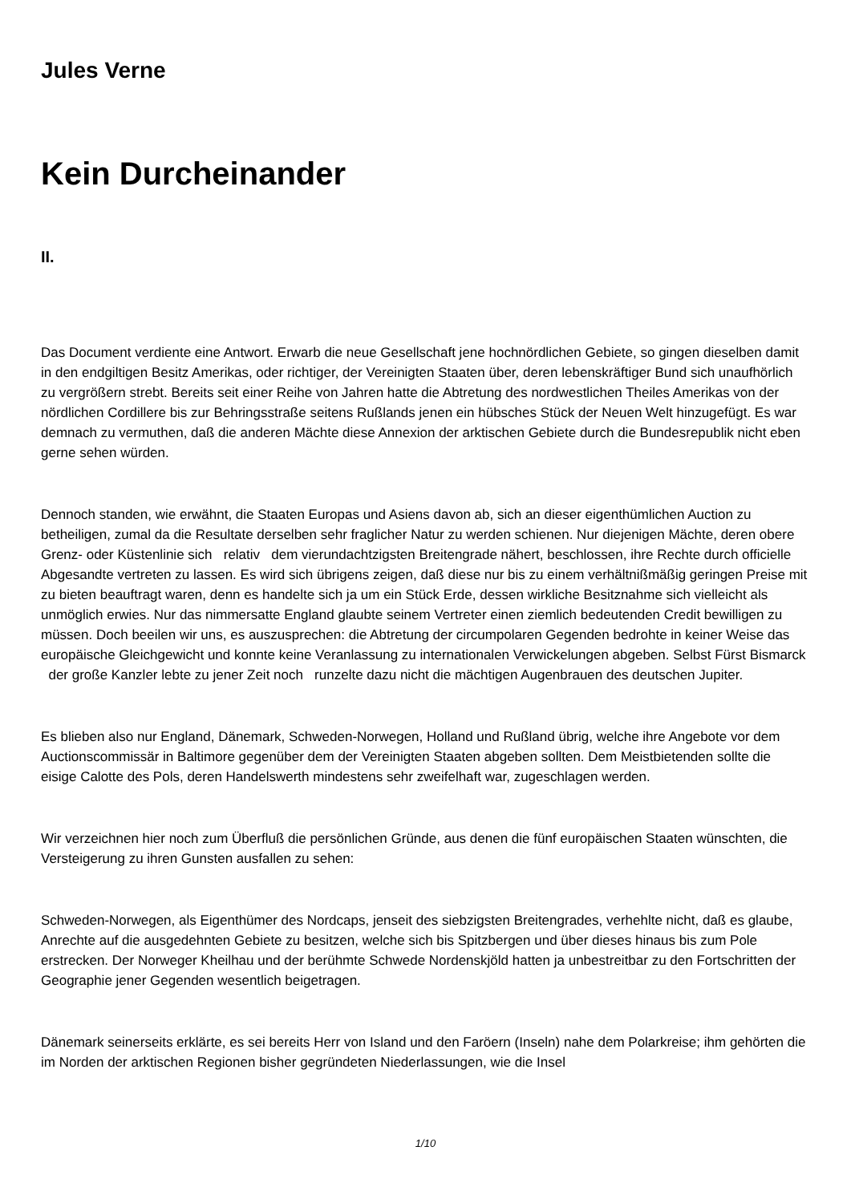Jules Verne
Kein Durcheinander
II.
Das Document verdiente eine Antwort. Erwarb die neue Gesellschaft jene hochnördlichen Gebiete, so gingen dieselben damit in den endgiltigen Besitz Amerikas, oder richtiger, der Vereinigten Staaten über, deren lebenskräftiger Bund sich unaufhörlich zu vergrößern strebt. Bereits seit einer Reihe von Jahren hatte die Abtretung des nordwestlichen Theiles Amerikas von der nördlichen Cordillere bis zur Behringsstraße seitens Rußlands jenen ein hübsches Stück der Neuen Welt hinzugefügt. Es war demnach zu vermuthen, daß die anderen Mächte diese Annexion der arktischen Gebiete durch die Bundesrepublik nicht eben gerne sehen würden.
Dennoch standen, wie erwähnt, die Staaten Europas und Asiens davon ab, sich an dieser eigenthümlichen Auction zu betheiligen, zumal da die Resultate derselben sehr fraglicher Natur zu werden schienen. Nur diejenigen Mächte, deren obere Grenz- oder Küstenlinie sich relativ dem vierundachtzigsten Breitengrade nähert, beschlossen, ihre Rechte durch officielle Abgesandte vertreten zu lassen. Es wird sich übrigens zeigen, daß diese nur bis zu einem verhältnißmäßig geringen Preise mit zu bieten beauftragt waren, denn es handelte sich ja um ein Stück Erde, dessen wirkliche Besitznahme sich vielleicht als unmöglich erwies. Nur das nimmersatte England glaubte seinem Vertreter einen ziemlich bedeutenden Credit bewilligen zu müssen. Doch beeilen wir uns, es auszusprechen: die Abtretung der circumpolaren Gegenden bedrohte in keiner Weise das europäische Gleichgewicht und konnte keine Veranlassung zu internationalen Verwickelungen abgeben. Selbst Fürst Bismarck der große Kanzler lebte zu jener Zeit noch runzelte dazu nicht die mächtigen Augenbrauen des deutschen Jupiter.
Es blieben also nur England, Dänemark, Schweden-Norwegen, Holland und Rußland übrig, welche ihre Angebote vor dem Auctionscommissär in Baltimore gegenüber dem der Vereinigten Staaten abgeben sollten. Dem Meistbietenden sollte die eisige Calotte des Pols, deren Handelswerth mindestens sehr zweifelhaft war, zugeschlagen werden.
Wir verzeichnen hier noch zum Überfluß die persönlichen Gründe, aus denen die fünf europäischen Staaten wünschten, die Versteigerung zu ihren Gunsten ausfallen zu sehen:
Schweden-Norwegen, als Eigenthümer des Nordcaps, jenseit des siebzigsten Breitengrades, verhehlte nicht, daß es glaube, Anrechte auf die ausgedehnten Gebiete zu besitzen, welche sich bis Spitzbergen und über dieses hinaus bis zum Pole erstrecken. Der Norweger Kheilhau und der berühmte Schwede Nordenskjöld hatten ja unbestreitbar zu den Fortschritten der Geographie jener Gegenden wesentlich beigetragen.
Dänemark seinerseits erklärte, es sei bereits Herr von Island und den Faröern (Inseln) nahe dem Polarkreise; ihm gehörten die im Norden der arktischen Regionen bisher gegründeten Niederlassungen, wie die Insel
1/10